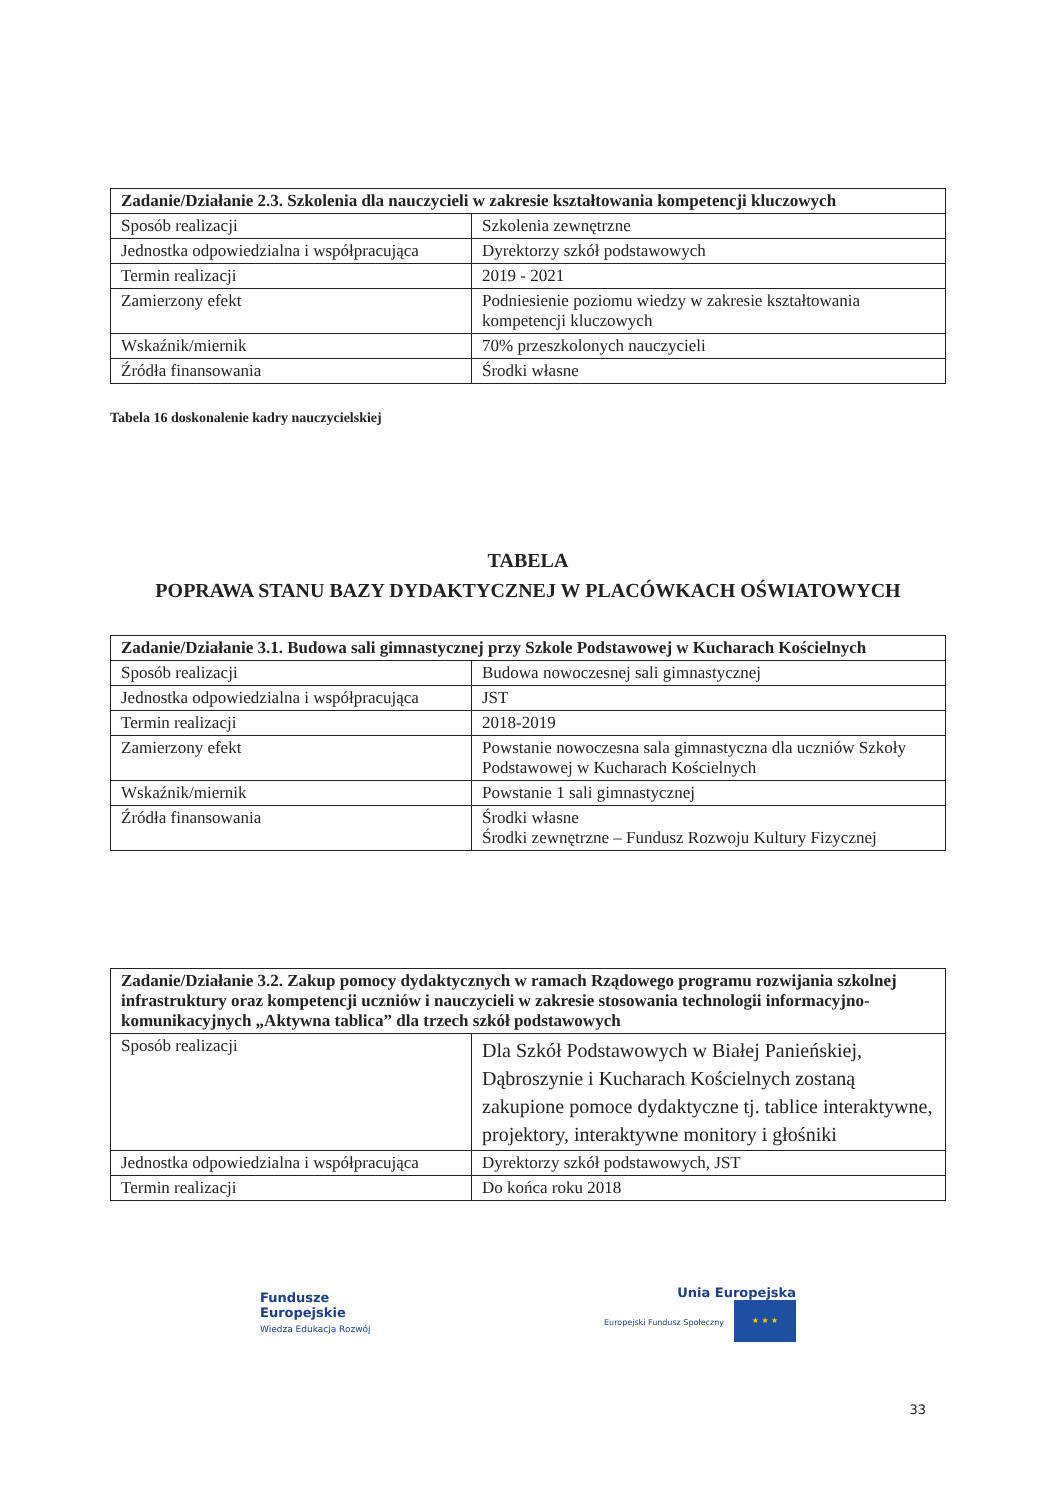| Zadanie/Działanie 2.3. Szkolenia dla nauczycieli w zakresie kształtowania kompetencji kluczowych | |
| --- | --- |
| Sposób realizacji | Szkolenia zewnętrzne |
| Jednostka odpowiedzialna i współpracująca | Dyrektorzy szkół podstawowych |
| Termin realizacji | 2019 - 2021 |
| Zamierzony efekt | Podniesienie poziomu wiedzy w zakresie kształtowania kompetencji kluczowych |
| Wskaźnik/miernik | 70% przeszkolonych nauczycieli |
| Źródła finansowania | Środki własne |
Tabela 16 doskonalenie kadry nauczycielskiej
TABELA
POPRAWA STANU BAZY DYDAKTYCZNEJ W PLACÓWKACH OŚWIATOWYCH
| Zadanie/Działanie 3.1. Budowa sali gimnastycznej przy Szkole Podstawowej w Kucharach Kościelnych | |
| --- | --- |
| Sposób realizacji | Budowa nowoczesnej sali gimnastycznej |
| Jednostka odpowiedzialna i współpracująca | JST |
| Termin realizacji | 2018-2019 |
| Zamierzony efekt | Powstanie nowoczesna sala gimnastyczna dla uczniów Szkoły Podstawowej w Kucharach Kościelnych |
| Wskaźnik/miernik | Powstanie 1 sali gimnastycznej |
| Źródła finansowania | Środki własne Środki zewnętrzne – Fundusz Rozwoju Kultury Fizycznej |
| Zadanie/Działanie 3.2. Zakup pomocy dydaktycznych w ramach Rządowego programu rozwijania szkolnej infrastruktury oraz kompetencji uczniów i nauczycieli w zakresie stosowania technologii informacyjno-komunikacyjnych „Aktywna tablica” dla trzech szkół podstawowych | |
| --- | --- |
| Sposób realizacji | Dla Szkół Podstawowych w Białej Panieńskiej, Dąbroszynie i Kucharach Kościelnych zostaną zakupione pomoce dydaktyczne tj. tablice interaktywne, projektory, interaktywne monitory i głośniki |
| Jednostka odpowiedzialna i współpracująca | Dyrektorzy szkół podstawowych, JST |
| Termin realizacji | Do końca roku 2018 |
Fundusze
Europejskie
Wiedza Edukacja Rozwój
Unia Europejska
Europejski Fundusz Społeczny ★ ★ ★
33